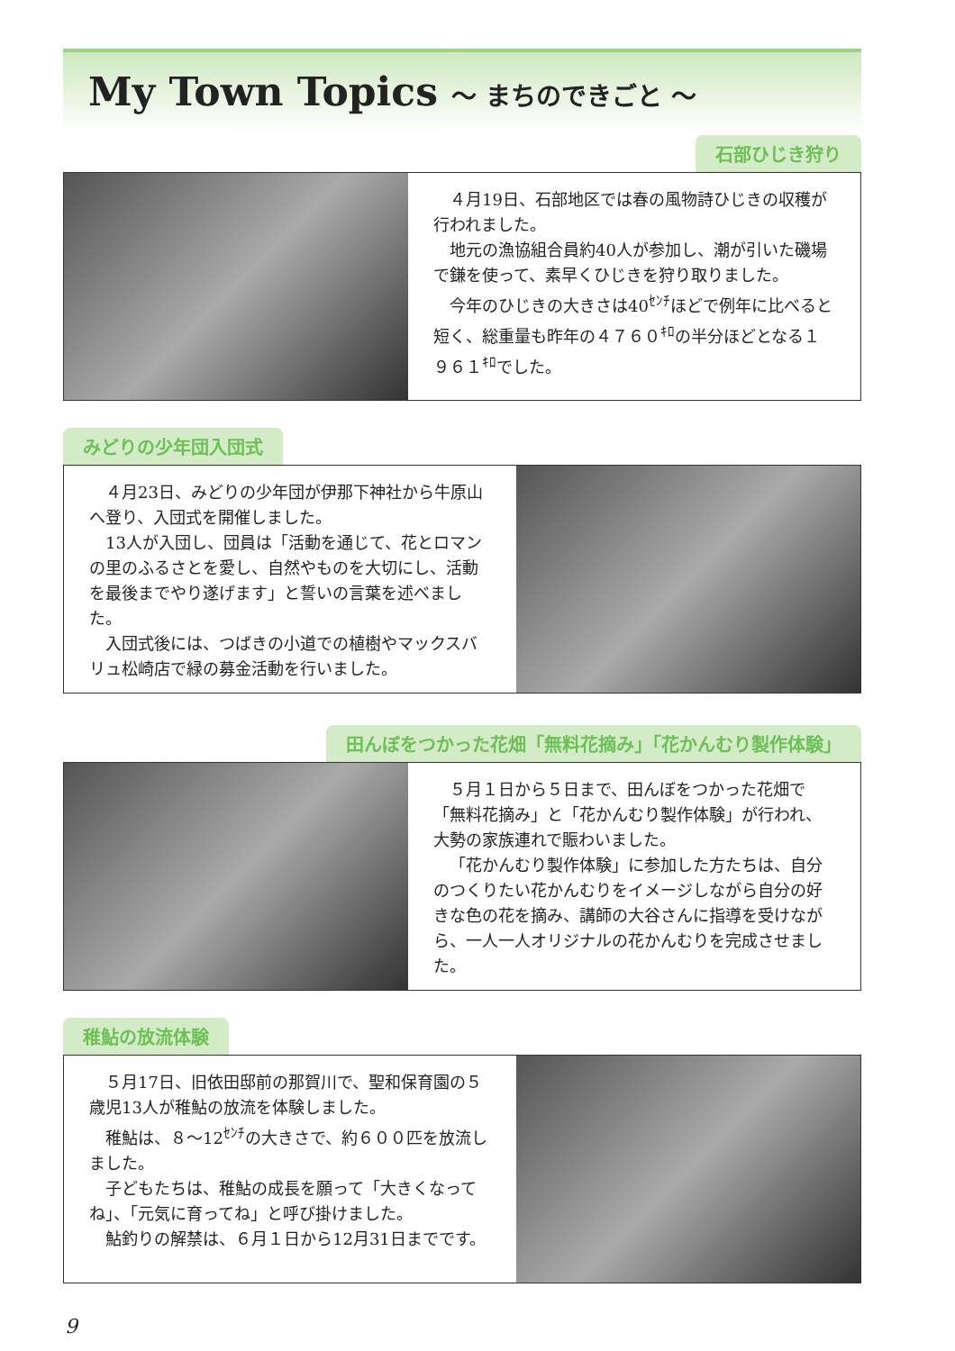My Town Topics ～ まちのできごと ～
石部ひじき狩り
４月19日、石部地区では春の風物詩ひじきの収穫が行われました。
地元の漁協組合員約40人が参加し、潮が引いた磯場で鎌を使って、素早くひじきを狩り取りました。
今年のひじきの大きさは40<sup>ｾﾝﾁ</sup>ほどで例年に比べると短く、総重量も昨年の４７６０<sup>ｷﾛ</sup>の半分ほどとなる１９６１<sup>ｷﾛ</sup>でした。
みどりの少年団入団式
４月23日、みどりの少年団が伊那下神社から牛原山へ登り、入団式を開催しました。
13人が入団し、団員は「活動を通じて、花とロマンの里のふるさとを愛し、自然やものを大切にし、活動を最後までやり遂げます」と誓いの言葉を述べました。
入団式後には、つばきの小道での植樹やマックスバリュ松崎店で緑の募金活動を行いました。
田んぼをつかった花畑「無料花摘み」「花かんむり製作体験」
５月１日から５日まで、田んぼをつかった花畑で「無料花摘み」と「花かんむり製作体験」が行われ、大勢の家族連れで賑わいました。
「花かんむり製作体験」に参加した方たちは、自分のつくりたい花かんむりをイメージしながら自分の好きな色の花を摘み、講師の大谷さんに指導を受けながら、一人一人オリジナルの花かんむりを完成させました。
稚鮎の放流体験
５月17日、旧依田邸前の那賀川で、聖和保育園の５歳児13人が稚鮎の放流を体験しました。
稚鮎は、８～12<sup>ｾﾝﾁ</sup>の大きさで、約６００匹を放流しました。
子どもたちは、稚鮎の成長を願って「大きくなってね」、「元気に育ってね」と呼び掛けました。
鮎釣りの解禁は、６月１日から12月31日までです。
9